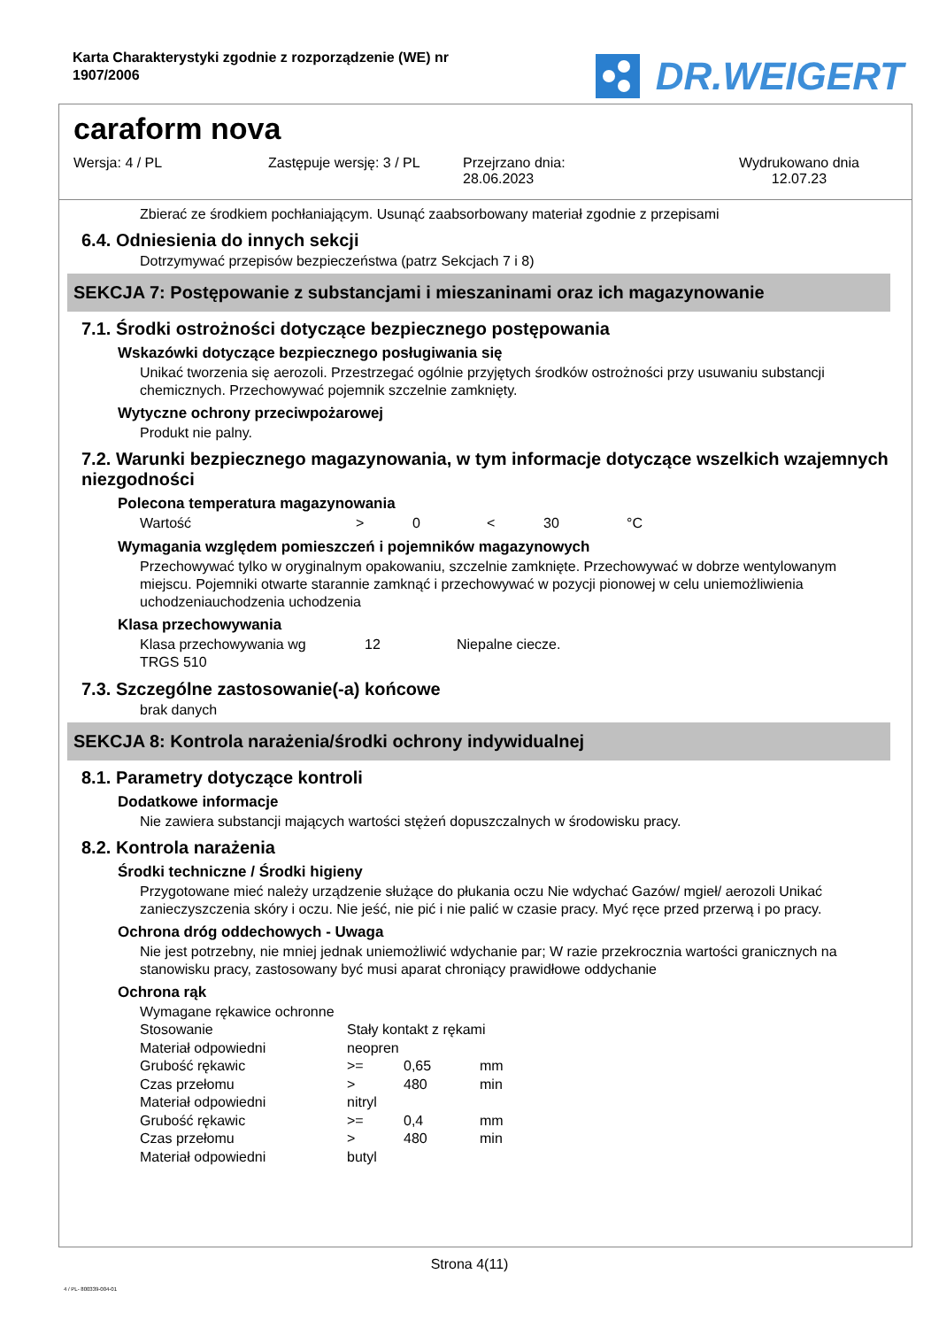Karta Charakterystyki zgodnie z rozporządzenie (WE) nr
1907/2006
DR.WEIGERT
caraform nova
Wersja: 4 / PL Zastępuje wersję: 3 / PL
Przejrzano dnia:
28.06.2023
Wydrukowano dnia
12.07.23
Zbierać ze środkiem pochłaniającym. Usunąć zaabsorbowany materiał zgodnie z przepisami
6.4. Odniesienia do innych sekcji
Dotrzymywać przepisów bezpieczeństwa (patrz Sekcjach 7 i 8)
SEKCJA 7: Postępowanie z substancjami i mieszaninami oraz ich magazynowanie
7.1. Środki ostrożności dotyczące bezpiecznego postępowania
Wskazówki dotyczące bezpiecznego posługiwania się
Unikać tworzenia się aerozoli. Przestrzegać ogólnie przyjętych środków ostrożności przy usuwaniu substancji chemicznych. Przechowywać pojemnik szczelnie zamknięty.
Wytyczne ochrony przeciwpożarowej
Produkt nie palny.
7.2. Warunki bezpiecznego magazynowania, w tym informacje dotyczące wszelkich wzajemnych niezgodności
Polecona temperatura magazynowania
| Wartość | > | 0 | < | 30 | °C |
Wymagania względem pomieszczeń i pojemników magazynowych
Przechowywać tylko w oryginalnym opakowaniu, szczelnie zamknięte. Przechowywać w dobrze wentylowanym miejscu. Pojemniki otwarte starannie zamknąć i przechowywać w pozycji pionowej w celu uniemożliwienia uchodzeniauchodzenia uchodzenia
Klasa przechowywania
| Klasa przechowywania wg TRGS 510 | 12 | Niepalne ciecze. |
7.3. Szczególne zastosowanie(-a) końcowe
brak danych
SEKCJA 8: Kontrola narażenia/środki ochrony indywidualnej
8.1. Parametry dotyczące kontroli
Dodatkowe informacje
Nie zawiera substancji mających wartości stężeń dopuszczalnych w środowisku pracy.
8.2. Kontrola narażenia
Środki techniczne / Środki higieny
Przygotowane mieć należy urządzenie służące do płukania oczu Nie wdychać Gazów/ mgieł/ aerozoli Unikać zanieczyszczenia skóry i oczu. Nie jeść, nie pić i nie palić w czasie pracy. Myć ręce przed przerwą i po pracy.
Ochrona dróg oddechowych - Uwaga
Nie jest potrzebny, nie mniej jednak uniemożliwić wdychanie par; W razie przekrocznia wartości granicznych na stanowisku pracy, zastosowany być musi aparat chroniący prawidłowe oddychanie
Ochrona rąk
| Wymagane rękawice ochronne | | | |
| Stosowanie | Stały kontakt z rękami | | |
| Materiał odpowiedni | neopren | | |
| Grubość rękawic | >= | 0,65 | mm |
| Czas przełomu | > | 480 | min |
| Materiał odpowiedni | nitryl | | |
| Grubość rękawic | >= | 0,4 | mm |
| Czas przełomu | > | 480 | min |
| Materiał odpowiedni | butyl | | |
Strona 4(11)
4 / PL- 800339-004-01